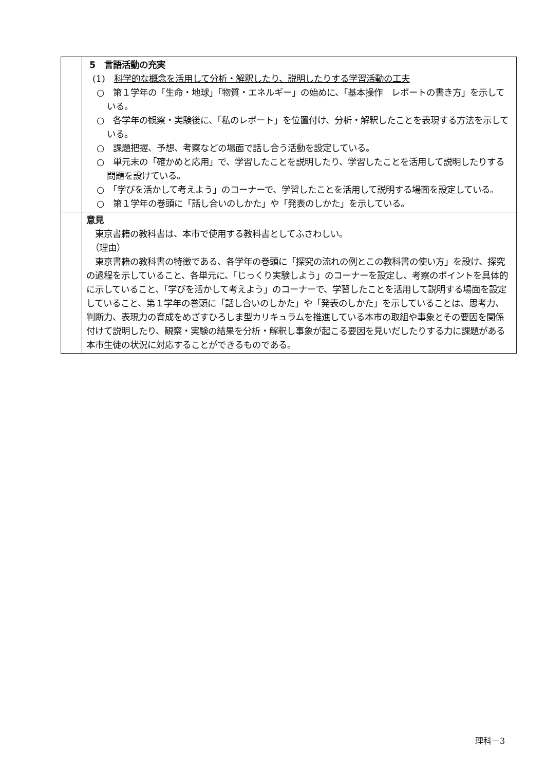| | 5 言語活動の充実 (1) 科学的な概念を活用して分析・解釈したり、説明したりする学習活動の工夫 ○ 第１学年の「生命・地球」「物質・エネルギー」の始めに、「基本操作 レポートの書き方」を示している。 ○ 各学年の観察・実験後に、「私のレポート」を位置付け、分析・解釈したことを表現する方法を示している。 ○ 課題把握、予想、考察などの場面で話し合う活動を設定している。 ○ 単元末の「確かめと応用」で、学習したことを説明したり、学習したことを活用して説明したりする問題を設けている。 ○ 「学びを活かして考えよう」のコーナーで、学習したことを活用して説明する場面を設定している。 ○ 第１学年の巻頭に「話し合いのしかた」や「発表のしかた」を示している。 |
| | 意見 東京書籍の教科書は、本市で使用する教科書としてふさわしい。 （理由） 東京書籍の教科書の特徴である、各学年の巻頭に「探究の流れの例とこの教科書の使い方」を設け、探究の過程を示していること、各単元に、「じっくり実験しよう」のコーナーを設定し、考察のポイントを具体的に示していること、「学びを活かして考えよう」のコーナーで、学習したことを活用して説明する場面を設定していること、第１学年の巻頭に「話し合いのしかた」や「発表のしかた」を示していることは、思考力、判断力、表現力の育成をめざすひろしま型カリキュラムを推進している本市の取組や事象とその要因を関係付けて説明したり、観察・実験の結果を分析・解釈し事象が起こる要因を見いだしたりする力に課題がある本市生徒の状況に対応することができるものである。 |
理科－3